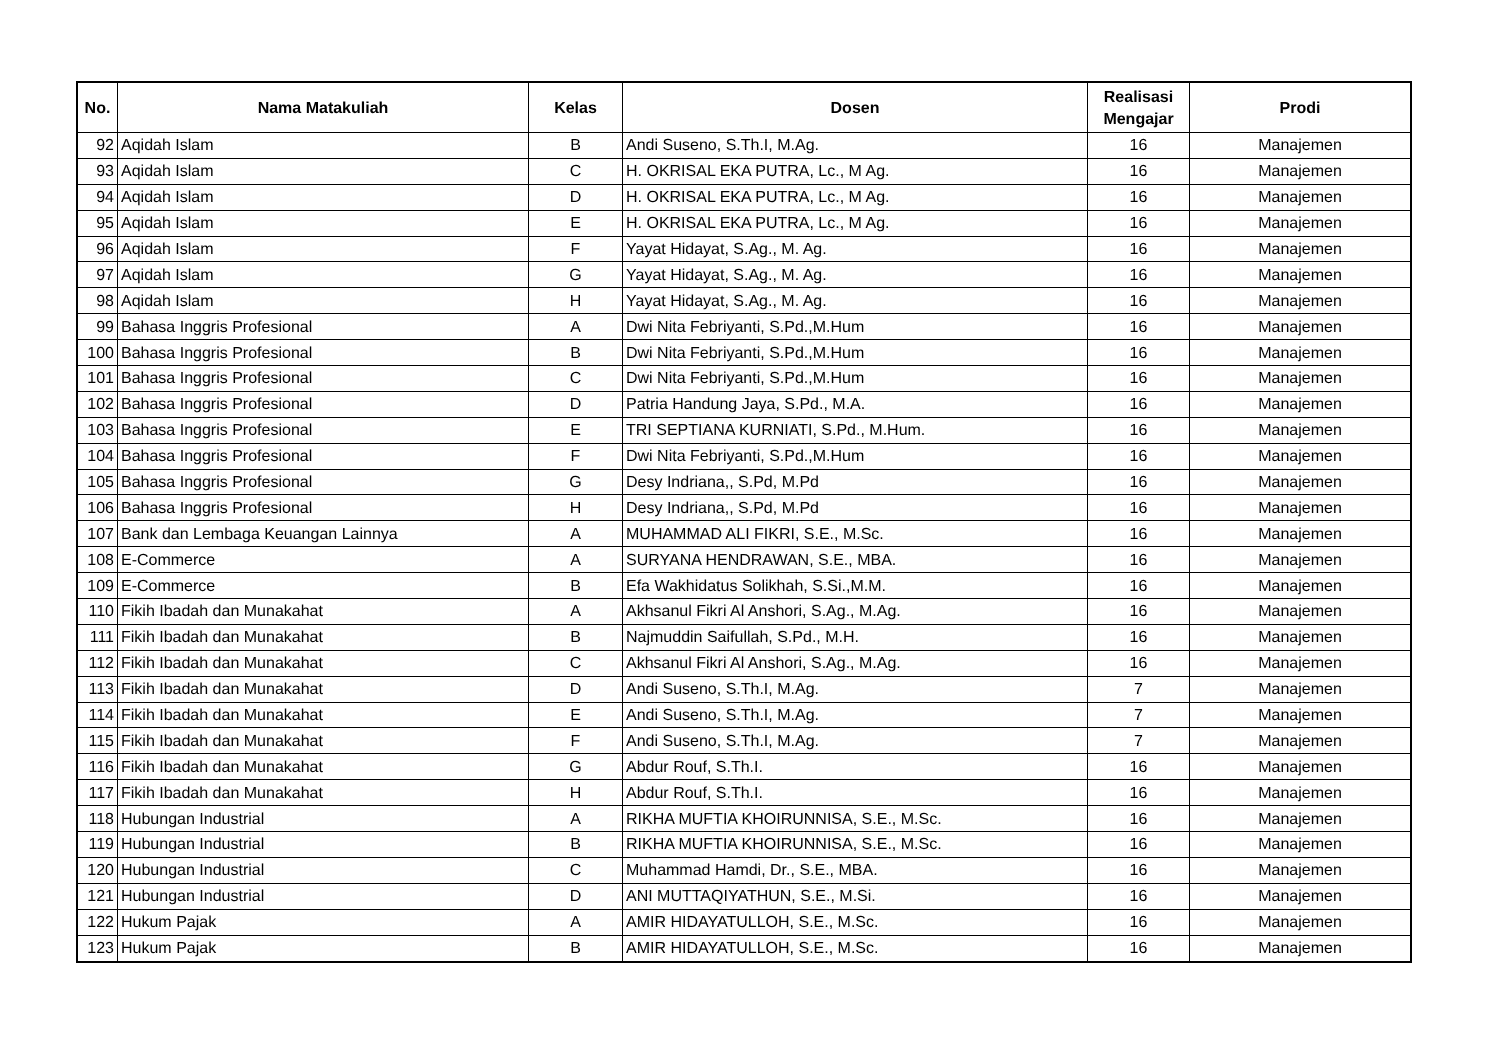| No. | Nama Matakuliah | Kelas | Dosen | Realisasi Mengajar | Prodi |
| --- | --- | --- | --- | --- | --- |
| 92 | Aqidah Islam | B | Andi Suseno, S.Th.I, M.Ag. | 16 | Manajemen |
| 93 | Aqidah Islam | C | H. OKRISAL EKA PUTRA, Lc., M Ag. | 16 | Manajemen |
| 94 | Aqidah Islam | D | H. OKRISAL EKA PUTRA, Lc., M Ag. | 16 | Manajemen |
| 95 | Aqidah Islam | E | H. OKRISAL EKA PUTRA, Lc., M Ag. | 16 | Manajemen |
| 96 | Aqidah Islam | F | Yayat Hidayat, S.Ag., M. Ag. | 16 | Manajemen |
| 97 | Aqidah Islam | G | Yayat Hidayat, S.Ag., M. Ag. | 16 | Manajemen |
| 98 | Aqidah Islam | H | Yayat Hidayat, S.Ag., M. Ag. | 16 | Manajemen |
| 99 | Bahasa Inggris Profesional | A | Dwi Nita Febriyanti, S.Pd.,M.Hum | 16 | Manajemen |
| 100 | Bahasa Inggris Profesional | B | Dwi Nita Febriyanti, S.Pd.,M.Hum | 16 | Manajemen |
| 101 | Bahasa Inggris Profesional | C | Dwi Nita Febriyanti, S.Pd.,M.Hum | 16 | Manajemen |
| 102 | Bahasa Inggris Profesional | D | Patria Handung Jaya, S.Pd., M.A. | 16 | Manajemen |
| 103 | Bahasa Inggris Profesional | E | TRI SEPTIANA KURNIATI, S.Pd., M.Hum. | 16 | Manajemen |
| 104 | Bahasa Inggris Profesional | F | Dwi Nita Febriyanti, S.Pd.,M.Hum | 16 | Manajemen |
| 105 | Bahasa Inggris Profesional | G | Desy Indriana,, S.Pd, M.Pd | 16 | Manajemen |
| 106 | Bahasa Inggris Profesional | H | Desy Indriana,, S.Pd, M.Pd | 16 | Manajemen |
| 107 | Bank dan Lembaga Keuangan Lainnya | A | MUHAMMAD ALI FIKRI, S.E., M.Sc. | 16 | Manajemen |
| 108 | E-Commerce | A | SURYANA HENDRAWAN, S.E., MBA. | 16 | Manajemen |
| 109 | E-Commerce | B | Efa Wakhidatus Solikhah, S.Si.,M.M. | 16 | Manajemen |
| 110 | Fikih Ibadah dan Munakahat | A | Akhsanul Fikri Al Anshori, S.Ag., M.Ag. | 16 | Manajemen |
| 111 | Fikih Ibadah dan Munakahat | B | Najmuddin Saifullah, S.Pd., M.H. | 16 | Manajemen |
| 112 | Fikih Ibadah dan Munakahat | C | Akhsanul Fikri Al Anshori, S.Ag., M.Ag. | 16 | Manajemen |
| 113 | Fikih Ibadah dan Munakahat | D | Andi Suseno, S.Th.I, M.Ag. | 7 | Manajemen |
| 114 | Fikih Ibadah dan Munakahat | E | Andi Suseno, S.Th.I, M.Ag. | 7 | Manajemen |
| 115 | Fikih Ibadah dan Munakahat | F | Andi Suseno, S.Th.I, M.Ag. | 7 | Manajemen |
| 116 | Fikih Ibadah dan Munakahat | G | Abdur Rouf, S.Th.I. | 16 | Manajemen |
| 117 | Fikih Ibadah dan Munakahat | H | Abdur Rouf, S.Th.I. | 16 | Manajemen |
| 118 | Hubungan Industrial | A | RIKHA MUFTIA KHOIRUNNISA, S.E., M.Sc. | 16 | Manajemen |
| 119 | Hubungan Industrial | B | RIKHA MUFTIA KHOIRUNNISA, S.E., M.Sc. | 16 | Manajemen |
| 120 | Hubungan Industrial | C | Muhammad Hamdi, Dr., S.E., MBA. | 16 | Manajemen |
| 121 | Hubungan Industrial | D | ANI MUTTAQIYATHUN, S.E., M.Si. | 16 | Manajemen |
| 122 | Hukum Pajak | A | AMIR HIDAYATULLOH, S.E., M.Sc. | 16 | Manajemen |
| 123 | Hukum Pajak | B | AMIR HIDAYATULLOH, S.E., M.Sc. | 16 | Manajemen |